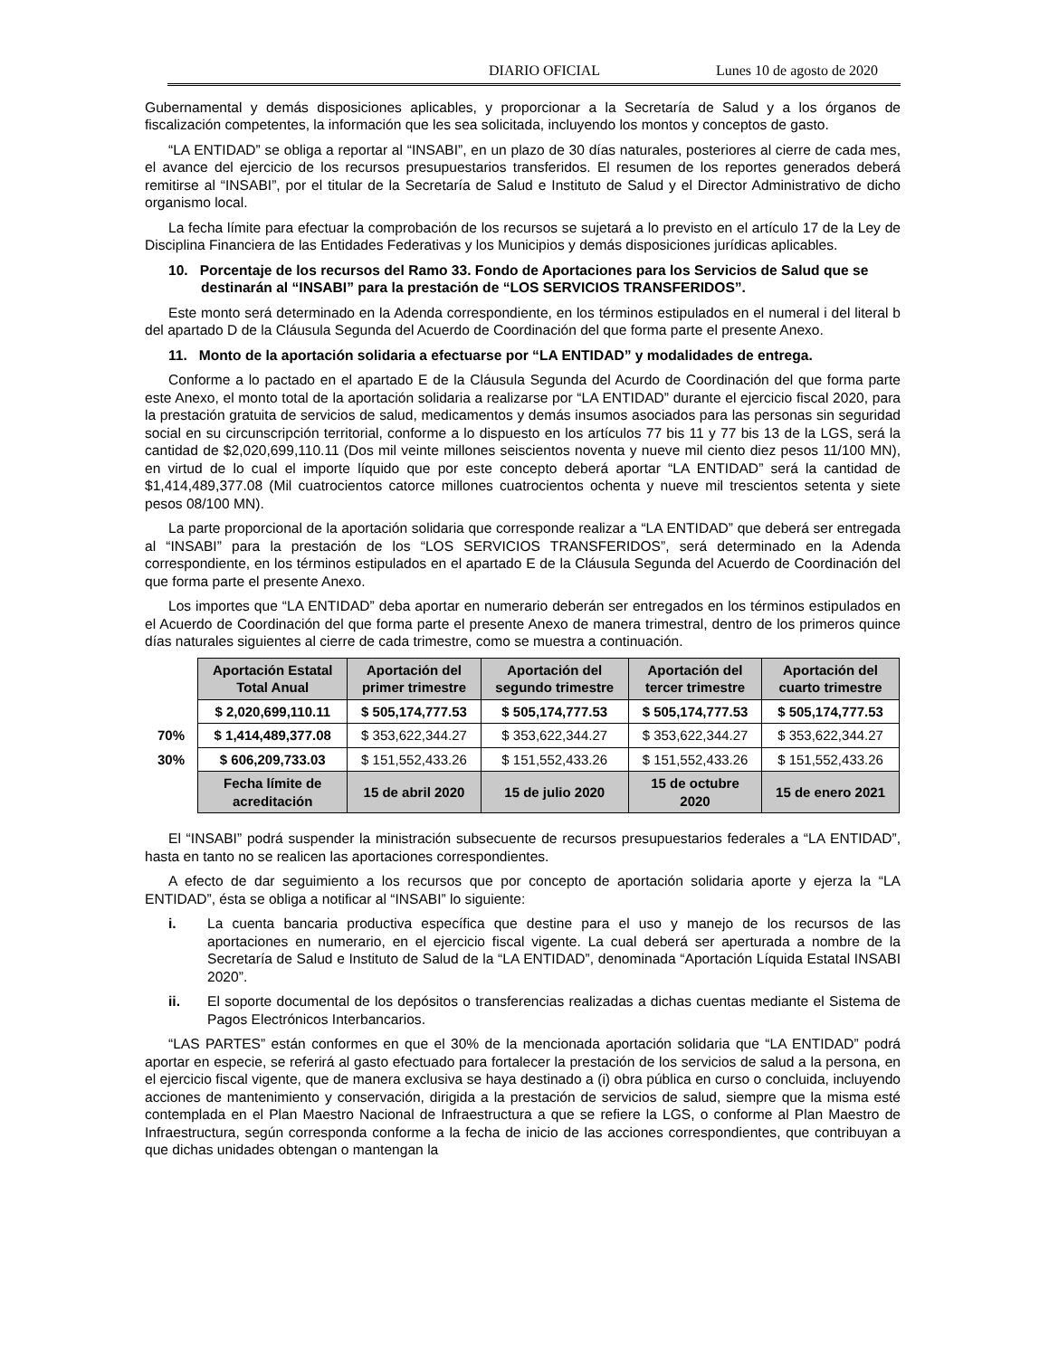DIARIO OFICIAL Lunes 10 de agosto de 2020
Gubernamental y demás disposiciones aplicables, y proporcionar a la Secretaría de Salud y a los órganos de fiscalización competentes, la información que les sea solicitada, incluyendo los montos y conceptos de gasto.
“LA ENTIDAD” se obliga a reportar al “INSABI”, en un plazo de 30 días naturales, posteriores al cierre de cada mes, el avance del ejercicio de los recursos presupuestarios transferidos. El resumen de los reportes generados deberá remitirse al “INSABI”, por el titular de la Secretaría de Salud e Instituto de Salud y el Director Administrativo de dicho organismo local.
La fecha límite para efectuar la comprobación de los recursos se sujetará a lo previsto en el artículo 17 de la Ley de Disciplina Financiera de las Entidades Federativas y los Municipios y demás disposiciones jurídicas aplicables.
10. Porcentaje de los recursos del Ramo 33. Fondo de Aportaciones para los Servicios de Salud que se destinarán al “INSABI” para la prestación de “LOS SERVICIOS TRANSFERIDOS”.
Este monto será determinado en la Adenda correspondiente, en los términos estipulados en el numeral i del literal b del apartado D de la Cláusula Segunda del Acuerdo de Coordinación del que forma parte el presente Anexo.
11. Monto de la aportación solidaria a efectuarse por “LA ENTIDAD” y modalidades de entrega.
Conforme a lo pactado en el apartado E de la Cláusula Segunda del Acurdo de Coordinación del que forma parte este Anexo, el monto total de la aportación solidaria a realizarse por “LA ENTIDAD” durante el ejercicio fiscal 2020, para la prestación gratuita de servicios de salud, medicamentos y demás insumos asociados para las personas sin seguridad social en su circunscripción territorial, conforme a lo dispuesto en los artículos 77 bis 11 y 77 bis 13 de la LGS, será la cantidad de $2,020,699,110.11 (Dos mil veinte millones seiscientos noventa y nueve mil ciento diez pesos 11/100 MN), en virtud de lo cual el importe líquido que por este concepto deberá aportar “LA ENTIDAD” será la cantidad de $1,414,489,377.08 (Mil cuatrocientos catorce millones cuatrocientos ochenta y nueve mil trescientos setenta y siete pesos 08/100 MN).
La parte proporcional de la aportación solidaria que corresponde realizar a “LA ENTIDAD” que deberá ser entregada al “INSABI” para la prestación de los “LOS SERVICIOS TRANSFERIDOS”, será determinado en la Adenda correspondiente, en los términos estipulados en el apartado E de la Cláusula Segunda del Acuerdo de Coordinación del que forma parte el presente Anexo.
Los importes que “LA ENTIDAD” deba aportar en numerario deberán ser entregados en los términos estipulados en el Acuerdo de Coordinación del que forma parte el presente Anexo de manera trimestral, dentro de los primeros quince días naturales siguientes al cierre de cada trimestre, como se muestra a continuación.
| | Aportación Estatal Total Anual | Aportación del primer trimestre | Aportación del segundo trimestre | Aportación del tercer trimestre | Aportación del cuarto trimestre |
| | $ 2,020,699,110.11 | $ 505,174,777.53 | $ 505,174,777.53 | $ 505,174,777.53 | $ 505,174,777.53 |
| 70% | $ 1,414,489,377.08 | $ 353,622,344.27 | $ 353,622,344.27 | $ 353,622,344.27 | $ 353,622,344.27 |
| 30% | $ 606,209,733.03 | $ 151,552,433.26 | $ 151,552,433.26 | $ 151,552,433.26 | $ 151,552,433.26 |
| | Fecha límite de acreditación | 15 de abril 2020 | 15 de julio 2020 | 15 de octubre 2020 | 15 de enero 2021 |
El “INSABI” podrá suspender la ministración subsecuente de recursos presupuestarios federales a “LA ENTIDAD”, hasta en tanto no se realicen las aportaciones correspondientes.
A efecto de dar seguimiento a los recursos que por concepto de aportación solidaria aporte y ejerza la “LA ENTIDAD”, ésta se obliga a notificar al “INSABI” lo siguiente:
i. La cuenta bancaria productiva específica que destine para el uso y manejo de los recursos de las aportaciones en numerario, en el ejercicio fiscal vigente. La cual deberá ser aperturada a nombre de la Secretaría de Salud e Instituto de Salud de la “LA ENTIDAD”, denominada “Aportación Líquida Estatal INSABI 2020”.
ii. El soporte documental de los depósitos o transferencias realizadas a dichas cuentas mediante el Sistema de Pagos Electrónicos Interbancarios.
“LAS PARTES” están conformes en que el 30% de la mencionada aportación solidaria que “LA ENTIDAD” podrá aportar en especie, se referirá al gasto efectuado para fortalecer la prestación de los servicios de salud a la persona, en el ejercicio fiscal vigente, que de manera exclusiva se haya destinado a (i) obra pública en curso o concluida, incluyendo acciones de mantenimiento y conservación, dirigida a la prestación de servicios de salud, siempre que la misma esté contemplada en el Plan Maestro Nacional de Infraestructura a que se refiere la LGS, o conforme al Plan Maestro de Infraestructura, según corresponda conforme a la fecha de inicio de las acciones correspondientes, que contribuyan a que dichas unidades obtengan o mantengan la